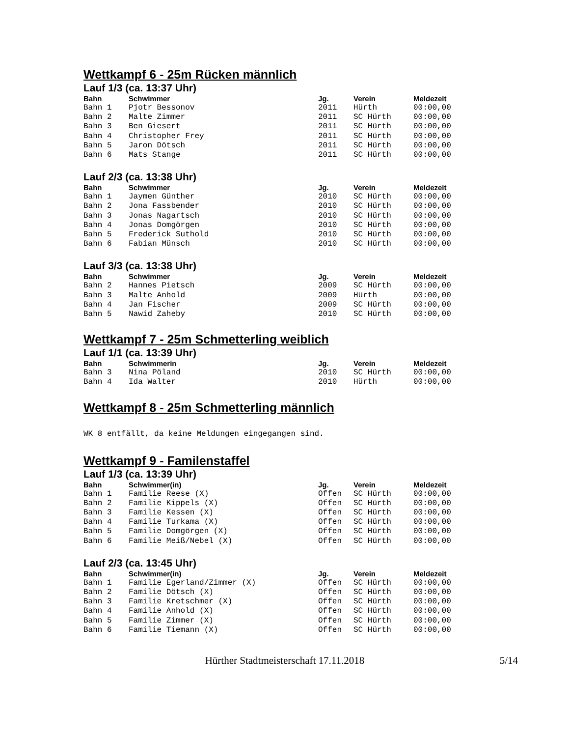Wettkampf 6 - 25m Rücken männlich
Lauf 1/3 (ca. 13:37 Uhr)
| Bahn | Schwimmer | Jg. | Verein | Meldezeit |
| --- | --- | --- | --- | --- |
| Bahn 1 | Pjotr Bessonov | 2011 | Hürth | 00:00,00 |
| Bahn 2 | Malte Zimmer | 2011 | SC Hürth | 00:00,00 |
| Bahn 3 | Ben Giesert | 2011 | SC Hürth | 00:00,00 |
| Bahn 4 | Christopher Frey | 2011 | SC Hürth | 00:00,00 |
| Bahn 5 | Jaron Dötsch | 2011 | SC Hürth | 00:00,00 |
| Bahn 6 | Mats Stange | 2011 | SC Hürth | 00:00,00 |
Lauf 2/3 (ca. 13:38 Uhr)
| Bahn | Schwimmer | Jg. | Verein | Meldezeit |
| --- | --- | --- | --- | --- |
| Bahn 1 | Jaymen Günther | 2010 | SC Hürth | 00:00,00 |
| Bahn 2 | Jona Fassbender | 2010 | SC Hürth | 00:00,00 |
| Bahn 3 | Jonas Nagartsch | 2010 | SC Hürth | 00:00,00 |
| Bahn 4 | Jonas Domgörgen | 2010 | SC Hürth | 00:00,00 |
| Bahn 5 | Frederick Suthold | 2010 | SC Hürth | 00:00,00 |
| Bahn 6 | Fabian Münsch | 2010 | SC Hürth | 00:00,00 |
Lauf 3/3 (ca. 13:38 Uhr)
| Bahn | Schwimmer | Jg. | Verein | Meldezeit |
| --- | --- | --- | --- | --- |
| Bahn 2 | Hannes Pietsch | 2009 | SC Hürth | 00:00,00 |
| Bahn 3 | Malte Anhold | 2009 | Hürth | 00:00,00 |
| Bahn 4 | Jan Fischer | 2009 | SC Hürth | 00:00,00 |
| Bahn 5 | Nawid Zaheby | 2010 | SC Hürth | 00:00,00 |
Wettkampf 7 - 25m Schmetterling weiblich
Lauf 1/1 (ca. 13:39 Uhr)
| Bahn | Schwimmerin | Jg. | Verein | Meldezeit |
| --- | --- | --- | --- | --- |
| Bahn 3 | Nina Pöland | 2010 | SC Hürth | 00:00,00 |
| Bahn 4 | Ida Walter | 2010 | Hürth | 00:00,00 |
Wettkampf 8 - 25m Schmetterling männlich
WK 8 entfällt, da keine Meldungen eingegangen sind.
Wettkampf 9 - Familenstaffel
Lauf 1/3 (ca. 13:39 Uhr)
| Bahn | Schwimmer(in) | Jg. | Verein | Meldezeit |
| --- | --- | --- | --- | --- |
| Bahn 1 | Familie Reese (X) | Offen | SC Hürth | 00:00,00 |
| Bahn 2 | Familie Kippels (X) | Offen | SC Hürth | 00:00,00 |
| Bahn 3 | Familie Kessen (X) | Offen | SC Hürth | 00:00,00 |
| Bahn 4 | Familie Turkama (X) | Offen | SC Hürth | 00:00,00 |
| Bahn 5 | Familie Domgörgen (X) | Offen | SC Hürth | 00:00,00 |
| Bahn 6 | Familie Meiß/Nebel (X) | Offen | SC Hürth | 00:00,00 |
Lauf 2/3 (ca. 13:45 Uhr)
| Bahn | Schwimmer(in) | Jg. | Verein | Meldezeit |
| --- | --- | --- | --- | --- |
| Bahn 1 | Familie Egerland/Zimmer (X) | Offen | SC Hürth | 00:00,00 |
| Bahn 2 | Familie Dötsch (X) | Offen | SC Hürth | 00:00,00 |
| Bahn 3 | Familie Kretschmer (X) | Offen | SC Hürth | 00:00,00 |
| Bahn 4 | Familie Anhold (X) | Offen | SC Hürth | 00:00,00 |
| Bahn 5 | Familie Zimmer (X) | Offen | SC Hürth | 00:00,00 |
| Bahn 6 | Familie Tiemann (X) | Offen | SC Hürth | 00:00,00 |
Hürther Stadtmeisterschaft 17.11.2018 5/14